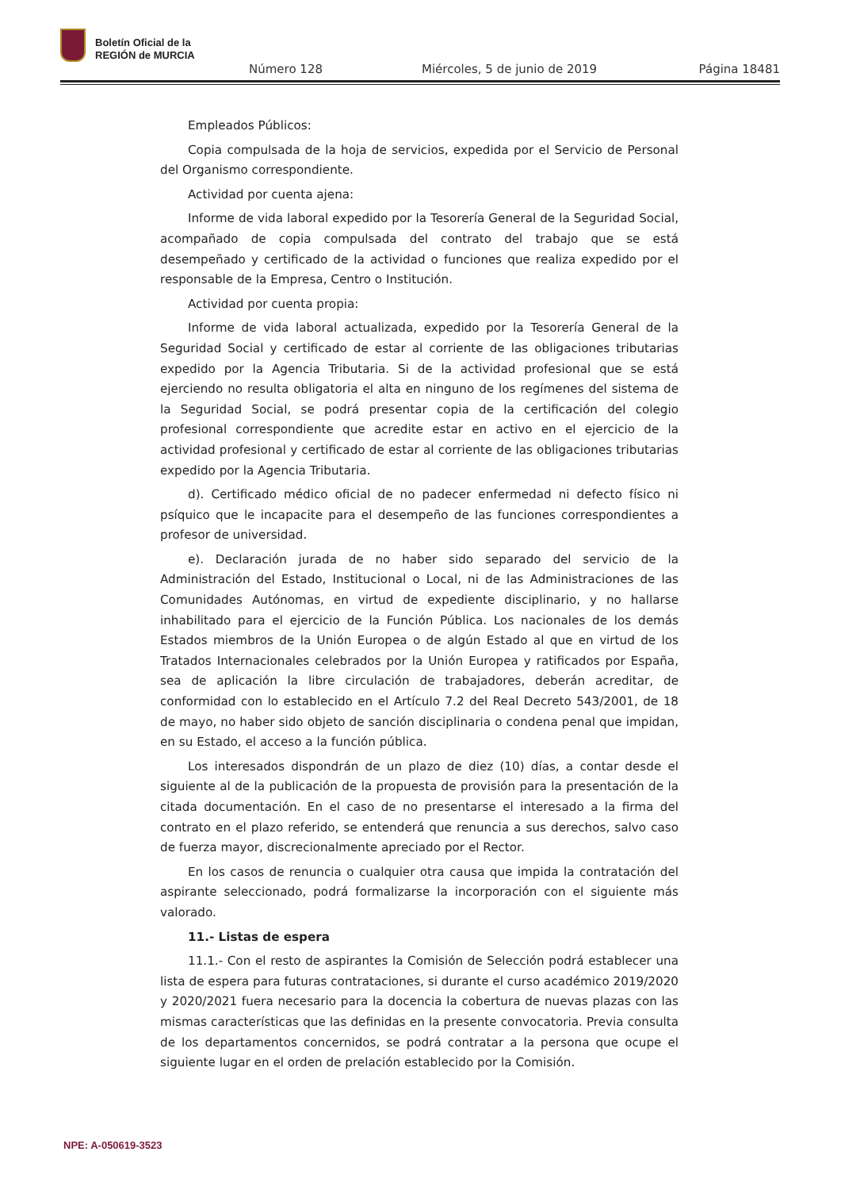Boletín Oficial de la
REGIÓN de MURCIA
Número 128 Miércoles, 5 de junio de 2019 Página 18481
Empleados Públicos:
Copia compulsada de la hoja de servicios, expedida por el Servicio de Personal del Organismo correspondiente.
Actividad por cuenta ajena:
Informe de vida laboral expedido por la Tesorería General de la Seguridad Social, acompañado de copia compulsada del contrato del trabajo que se está desempeñado y certificado de la actividad o funciones que realiza expedido por el responsable de la Empresa, Centro o Institución.
Actividad por cuenta propia:
Informe de vida laboral actualizada, expedido por la Tesorería General de la Seguridad Social y certificado de estar al corriente de las obligaciones tributarias expedido por la Agencia Tributaria. Si de la actividad profesional que se está ejerciendo no resulta obligatoria el alta en ninguno de los regímenes del sistema de la Seguridad Social, se podrá presentar copia de la certificación del colegio profesional correspondiente que acredite estar en activo en el ejercicio de la actividad profesional y certificado de estar al corriente de las obligaciones tributarias expedido por la Agencia Tributaria.
d). Certificado médico oficial de no padecer enfermedad ni defecto físico ni psíquico que le incapacite para el desempeño de las funciones correspondientes a profesor de universidad.
e). Declaración jurada de no haber sido separado del servicio de la Administración del Estado, Institucional o Local, ni de las Administraciones de las Comunidades Autónomas, en virtud de expediente disciplinario, y no hallarse inhabilitado para el ejercicio de la Función Pública. Los nacionales de los demás Estados miembros de la Unión Europea o de algún Estado al que en virtud de los Tratados Internacionales celebrados por la Unión Europea y ratificados por España, sea de aplicación la libre circulación de trabajadores, deberán acreditar, de conformidad con lo establecido en el Artículo 7.2 del Real Decreto 543/2001, de 18 de mayo, no haber sido objeto de sanción disciplinaria o condena penal que impidan, en su Estado, el acceso a la función pública.
Los interesados dispondrán de un plazo de diez (10) días, a contar desde el siguiente al de la publicación de la propuesta de provisión para la presentación de la citada documentación. En el caso de no presentarse el interesado a la firma del contrato en el plazo referido, se entenderá que renuncia a sus derechos, salvo caso de fuerza mayor, discrecionalmente apreciado por el Rector.
En los casos de renuncia o cualquier otra causa que impida la contratación del aspirante seleccionado, podrá formalizarse la incorporación con el siguiente más valorado.
11.- Listas de espera
11.1.- Con el resto de aspirantes la Comisión de Selección podrá establecer una lista de espera para futuras contrataciones, si durante el curso académico 2019/2020 y 2020/2021 fuera necesario para la docencia la cobertura de nuevas plazas con las mismas características que las definidas en la presente convocatoria. Previa consulta de los departamentos concernidos, se podrá contratar a la persona que ocupe el siguiente lugar en el orden de prelación establecido por la Comisión.
NPE: A-050619-3523